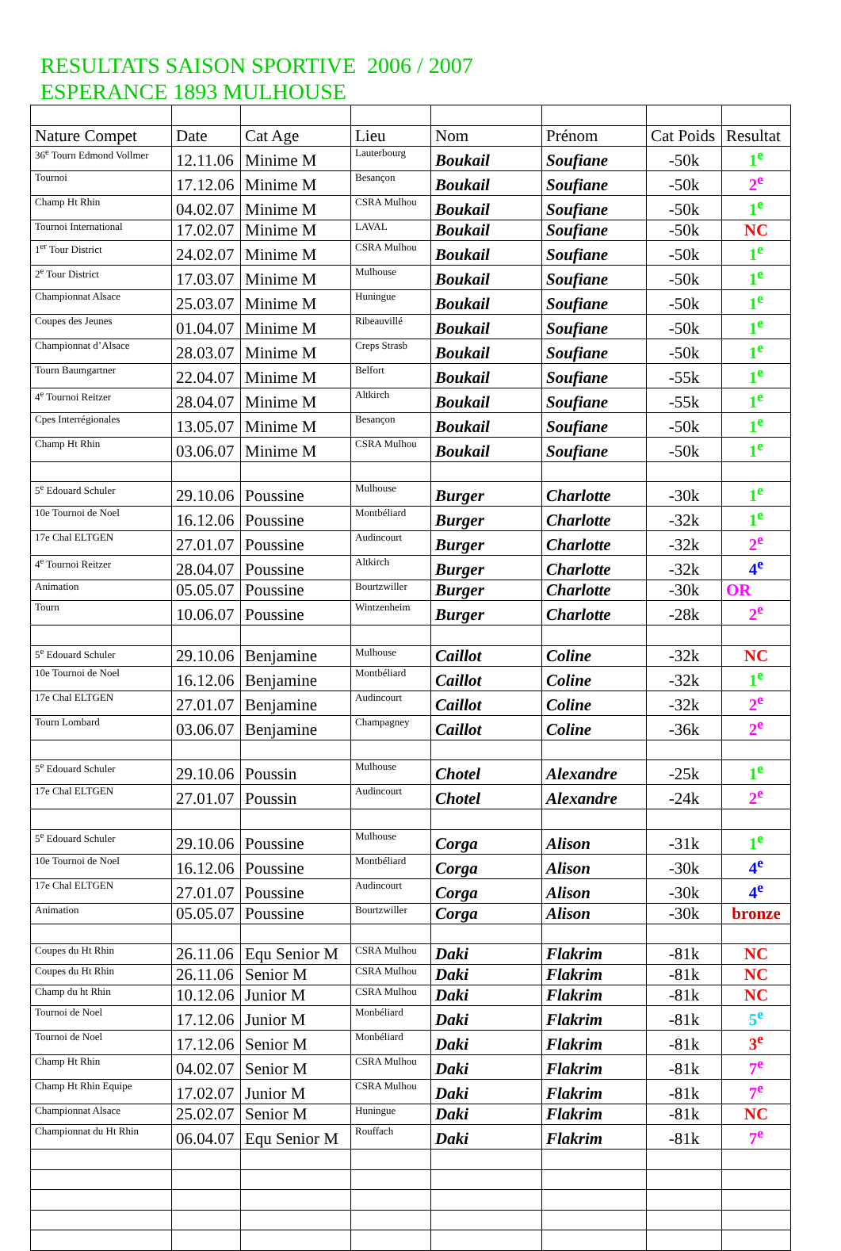RESULTATS SAISON SPORTIVE 2006 / 2007
ESPERANCE 1893 MULHOUSE
| Nature Compet | Date | Cat Age | Lieu | Nom | Prénom | Cat Poids | Resultat |
| --- | --- | --- | --- | --- | --- | --- | --- |
| 36<sup>e</sup> Tourn Edmond Vollmer | 12.11.06 | Minime M | Lauterbourg | Boukail | Soufiane | -50k | 1<sup>e</sup> |
| Tournoi | 17.12.06 | Minime M | Besançon | Boukail | Soufiane | -50k | 2<sup>e</sup> |
| Champ Ht Rhin | 04.02.07 | Minime M | CSRA Mulhou | Boukail | Soufiane | -50k | 1<sup>e</sup> |
| Tournoi International | 17.02.07 | Minime M | LAVAL | Boukail | Soufiane | -50k | NC |
| 1<sup>er</sup> Tour District | 24.02.07 | Minime M | CSRA Mulhou | Boukail | Soufiane | -50k | 1<sup>e</sup> |
| 2<sup>e</sup> Tour District | 17.03.07 | Minime M | Mulhouse | Boukail | Soufiane | -50k | 1<sup>e</sup> |
| Championnat Alsace | 25.03.07 | Minime M | Huningue | Boukail | Soufiane | -50k | 1<sup>e</sup> |
| Coupes des Jeunes | 01.04.07 | Minime M | Ribeauvillé | Boukail | Soufiane | -50k | 1<sup>e</sup> |
| Championnat d’Alsace | 28.03.07 | Minime M | Creps Strasb | Boukail | Soufiane | -50k | 1<sup>e</sup> |
| Tourn Baumgartner | 22.04.07 | Minime M | Belfort | Boukail | Soufiane | -55k | 1<sup>e</sup> |
| 4<sup>e</sup> Tournoi Reitzer | 28.04.07 | Minime M | Altkirch | Boukail | Soufiane | -55k | 1<sup>e</sup> |
| Cpes Interrégionales | 13.05.07 | Minime M | Besançon | Boukail | Soufiane | -50k | 1<sup>e</sup> |
| Champ Ht Rhin | 03.06.07 | Minime M | CSRA Mulhou | Boukail | Soufiane | -50k | 1<sup>e</sup> |
| 5<sup>e</sup> Edouard Schuler | 29.10.06 | Poussine | Mulhouse | Burger | Charlotte | -30k | 1<sup>e</sup> |
| 10e Tournoi de Noel | 16.12.06 | Poussine | Montbéliard | Burger | Charlotte | -32k | 1<sup>e</sup> |
| 17e Chal ELTGEN | 27.01.07 | Poussine | Audincourt | Burger | Charlotte | -32k | 2<sup>e</sup> |
| 4<sup>e</sup> Tournoi Reitzer | 28.04.07 | Poussine | Altkirch | Burger | Charlotte | -32k | 4<sup>e</sup> |
| Animation | 05.05.07 | Poussine | Bourtzwiller | Burger | Charlotte | -30k | OR |
| Tourn | 10.06.07 | Poussine | Wintzenheim | Burger | Charlotte | -28k | 2<sup>e</sup> |
| 5<sup>e</sup> Edouard Schuler | 29.10.06 | Benjamine | Mulhouse | Caillot | Coline | -32k | NC |
| 10e Tournoi de Noel | 16.12.06 | Benjamine | Montbéliard | Caillot | Coline | -32k | 1<sup>e</sup> |
| 17e Chal ELTGEN | 27.01.07 | Benjamine | Audincourt | Caillot | Coline | -32k | 2<sup>e</sup> |
| Tourn Lombard | 03.06.07 | Benjamine | Champagney | Caillot | Coline | -36k | 2<sup>e</sup> |
| 5<sup>e</sup> Edouard Schuler | 29.10.06 | Poussin | Mulhouse | Chotel | Alexandre | -25k | 1<sup>e</sup> |
| 17e Chal ELTGEN | 27.01.07 | Poussin | Audincourt | Chotel | Alexandre | -24k | 2<sup>e</sup> |
| 5<sup>e</sup> Edouard Schuler | 29.10.06 | Poussine | Mulhouse | Corga | Alison | -31k | 1<sup>e</sup> |
| 10e Tournoi de Noel | 16.12.06 | Poussine | Montbéliard | Corga | Alison | -30k | 4<sup>e</sup> |
| 17e Chal ELTGEN | 27.01.07 | Poussine | Audincourt | Corga | Alison | -30k | 4<sup>e</sup> |
| Animation | 05.05.07 | Poussine | Bourtzwiller | Corga | Alison | -30k | bronze |
| Coupes du Ht Rhin | 26.11.06 | Equ Senior M | CSRA Mulhou | Daki | Flakrim | -81k | NC |
| Coupes du Ht Rhin | 26.11.06 | Senior M | CSRA Mulhou | Daki | Flakrim | -81k | NC |
| Champ du ht Rhin | 10.12.06 | Junior M | CSRA Mulhou | Daki | Flakrim | -81k | NC |
| Tournoi de Noel | 17.12.06 | Junior M | Monbéliard | Daki | Flakrim | -81k | 5<sup>e</sup> |
| Tournoi de Noel | 17.12.06 | Senior M | Monbéliard | Daki | Flakrim | -81k | 3<sup>e</sup> |
| Champ Ht Rhin | 04.02.07 | Senior M | CSRA Mulhou | Daki | Flakrim | -81k | 7<sup>e</sup> |
| Champ Ht Rhin Equipe | 17.02.07 | Junior M | CSRA Mulhou | Daki | Flakrim | -81k | 7<sup>e</sup> |
| Championnat Alsace | 25.02.07 | Senior M | Huningue | Daki | Flakrim | -81k | NC |
| Championnat du Ht Rhin | 06.04.07 | Equ Senior M | Rouffach | Daki | Flakrim | -81k | 7<sup>e</sup> |